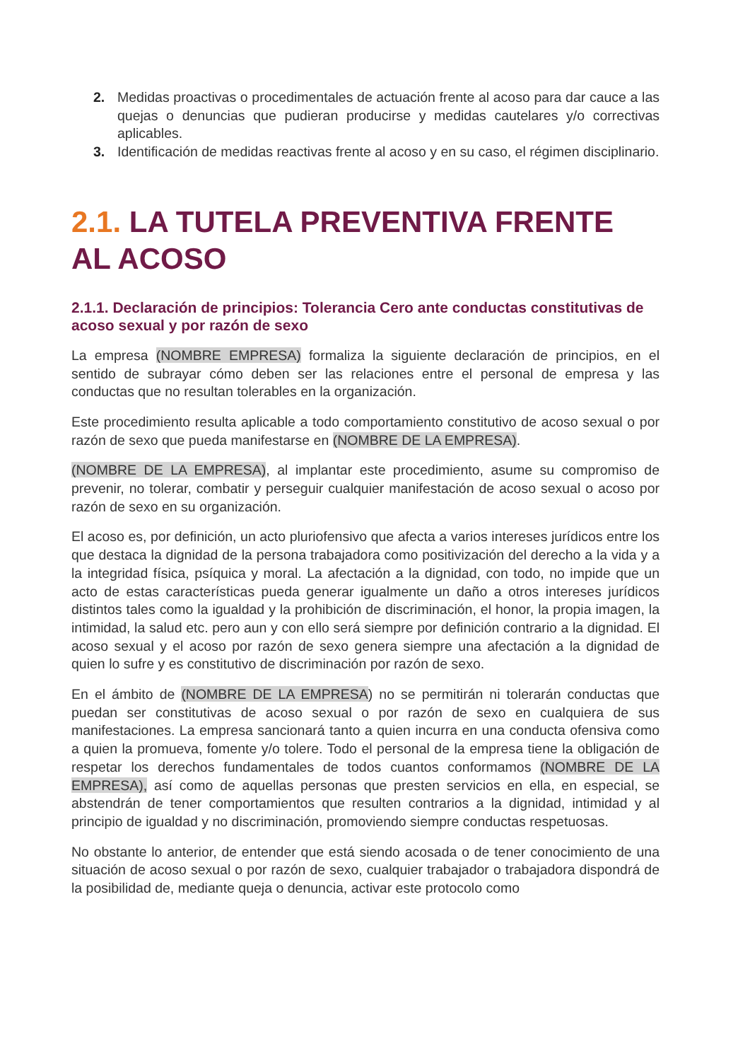2. Medidas proactivas o procedimentales de actuación frente al acoso para dar cauce a las quejas o denuncias que pudieran producirse y medidas cautelares y/o correctivas aplicables.
3. Identificación de medidas reactivas frente al acoso y en su caso, el régimen disciplinario.
2.1. LA TUTELA PREVENTIVA FRENTE AL ACOSO
2.1.1. Declaración de principios: Tolerancia Cero ante conductas constitutivas de acoso sexual y por razón de sexo
La empresa (NOMBRE EMPRESA) formaliza la siguiente declaración de principios, en el sentido de subrayar cómo deben ser las relaciones entre el personal de empresa y las conductas que no resultan tolerables en la organización.
Este procedimiento resulta aplicable a todo comportamiento constitutivo de acoso sexual o por razón de sexo que pueda manifestarse en (NOMBRE DE LA EMPRESA).
(NOMBRE DE LA EMPRESA), al implantar este procedimiento, asume su compromiso de prevenir, no tolerar, combatir y perseguir cualquier manifestación de acoso sexual o acoso por razón de sexo en su organización.
El acoso es, por definición, un acto pluriofensivo que afecta a varios intereses jurídicos entre los que destaca la dignidad de la persona trabajadora como positivización del derecho a la vida y a la integridad física, psíquica y moral. La afectación a la dignidad, con todo, no impide que un acto de estas características pueda generar igualmente un daño a otros intereses jurídicos distintos tales como la igualdad y la prohibición de discriminación, el honor, la propia imagen, la intimidad, la salud etc. pero aun y con ello será siempre por definición contrario a la dignidad. El acoso sexual y el acoso por razón de sexo genera siempre una afectación a la dignidad de quien lo sufre y es constitutivo de discriminación por razón de sexo.
En el ámbito de (NOMBRE DE LA EMPRESA) no se permitirán ni tolerarán conductas que puedan ser constitutivas de acoso sexual o por razón de sexo en cualquiera de sus manifestaciones. La empresa sancionará tanto a quien incurra en una conducta ofensiva como a quien la promueva, fomente y/o tolere. Todo el personal de la empresa tiene la obligación de respetar los derechos fundamentales de todos cuantos conformamos (NOMBRE DE LA EMPRESA), así como de aquellas personas que presten servicios en ella, en especial, se abstendrán de tener comportamientos que resulten contrarios a la dignidad, intimidad y al principio de igualdad y no discriminación, promoviendo siempre conductas respetuosas.
No obstante lo anterior, de entender que está siendo acosada o de tener conocimiento de una situación de acoso sexual o por razón de sexo, cualquier trabajador o trabajadora dispondrá de la posibilidad de, mediante queja o denuncia, activar este protocolo como